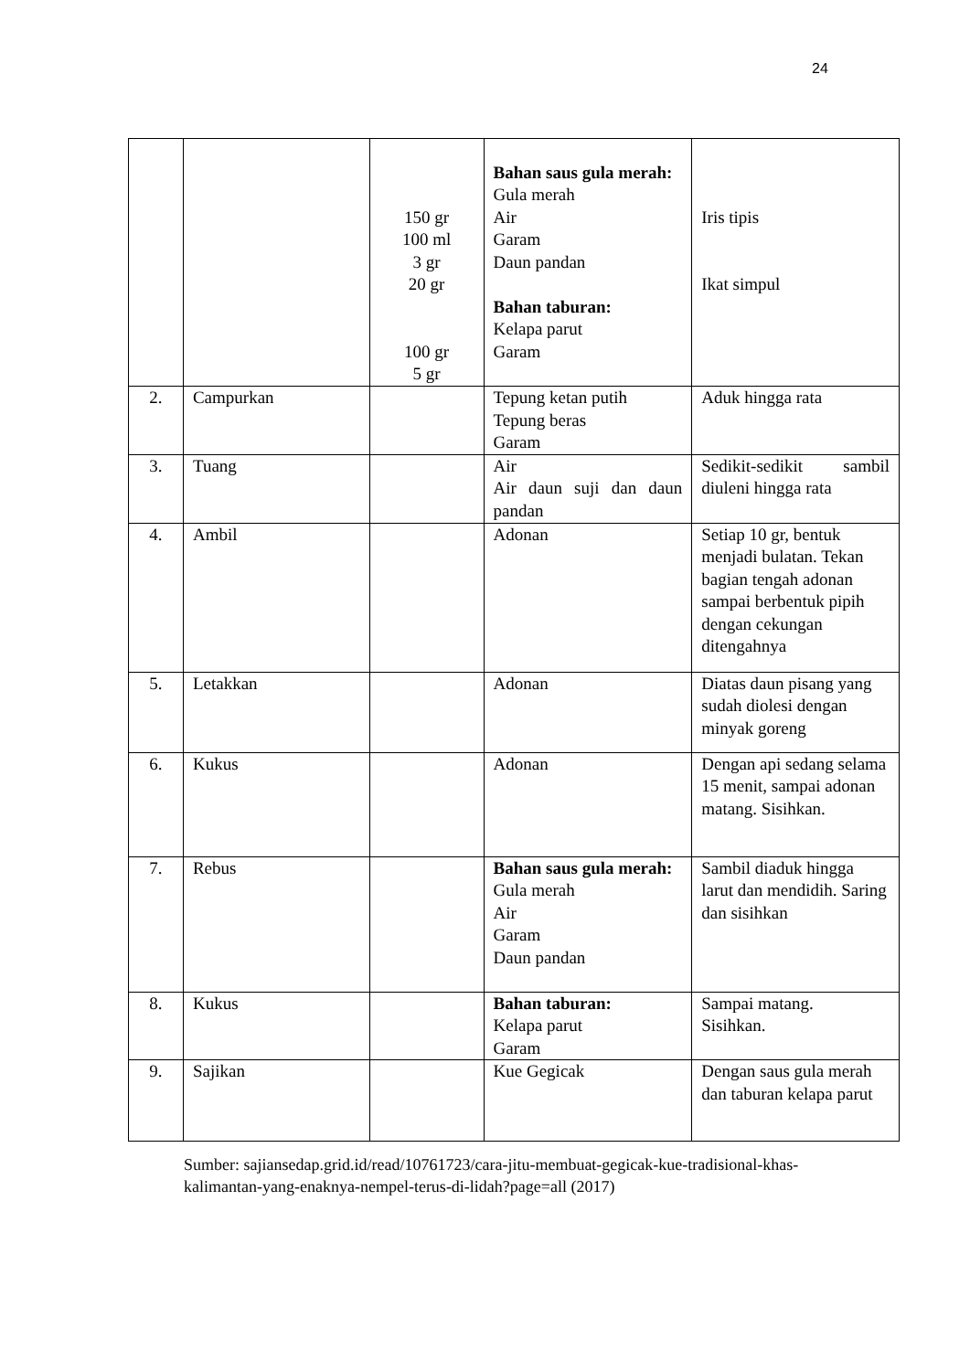24
| | | 150 gr 100 ml 3 gr 20 gr 100 gr 5 gr | Bahan saus gula merah: Gula merah Air Garam Daun pandan Bahan taburan: Kelapa parut Garam | Iris tipis Ikat simpul |
| 2. | Campurkan | | Tepung ketan putih Tepung beras Garam | Aduk hingga rata |
| 3. | Tuang | | Air Air daun suji dan daun pandan | Sedikit-sedikit sambil diuleni hingga rata |
| 4. | Ambil | | Adonan | Setiap 10 gr, bentuk menjadi bulatan. Tekan bagian tengah adonan sampai berbentuk pipih dengan cekungan ditengahnya |
| 5. | Letakkan | | Adonan | Diatas daun pisang yang sudah diolesi dengan minyak goreng |
| 6. | Kukus | | Adonan | Dengan api sedang selama 15 menit, sampai adonan matang. Sisihkan. |
| 7. | Rebus | | Bahan saus gula merah: Gula merah Air Garam Daun pandan | Sambil diaduk hingga larut dan mendidih. Saring dan sisihkan |
| 8. | Kukus | | Bahan taburan: Kelapa parut Garam | Sampai matang. Sisihkan. |
| 9. | Sajikan | | Kue Gegicak | Dengan saus gula merah dan taburan kelapa parut |
Sumber: sajiansedap.grid.id/read/10761723/cara-jitu-membuat-gegicak-kue-tradisional-khas-kalimantan-yang-enaknya-nempel-terus-di-lidah?page=all (2017)